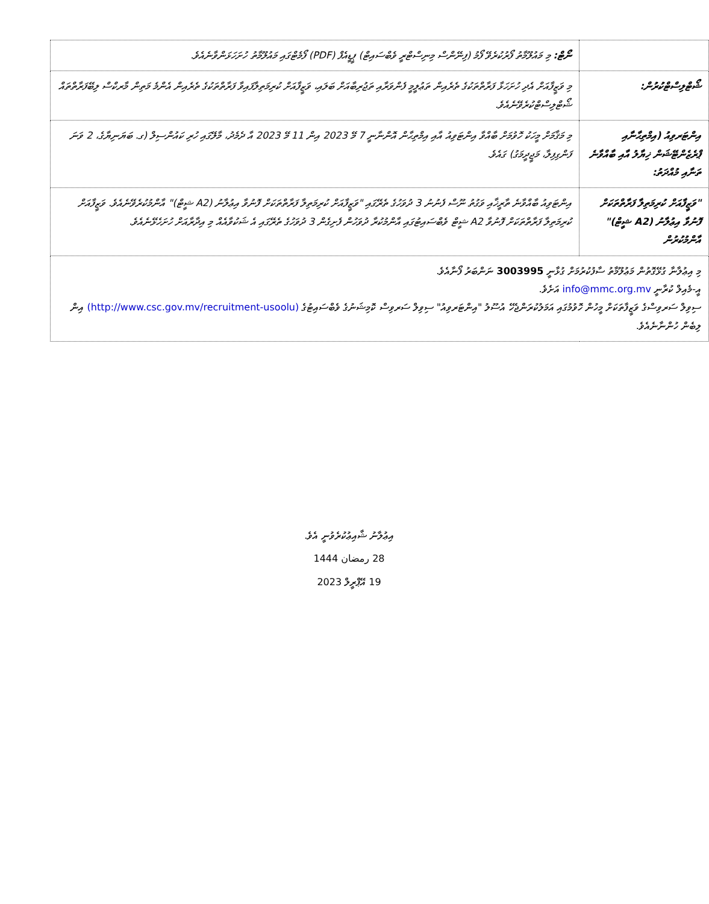| | ނޯޓް: މި މައުލޫމާތު ފޯރުކުރެވޭ ފޯމު (ފިނޭންސް މިނިސްޓްރީ ވެބްސައިޓް) ޕީޑީއެފް (PDF) ފޯމެޓްގައި މައުލޫމާތު ހުށަހަޅަންވާނެއެވެ. |
| ޝޯޓްލިސްޓްކުރުން: | މި ވަޒީފާއަށް އެދި ހުށަހަޅާ ފަރާތްތަކުގެ ތެރެއިން ތަޢުލީމީ ފެންވަރާއި ތަޖުރިބާއަށް ބަލައި، ވަޒީފާއަށް ކުރިމަތިލާފައިވާ ފަރާތްތަކުގެ ތެރެއިން އެންމެ މަތިން މާރކްސް ލިބޭފަރާތްތައް ޝޯޓްލިސްޓްކުރެވޭނެއެވެ. |
| އިންޓަރވިއު (އިމްތިޙާނާއި ޕްރެޒެންޓޭޝަން ޚިޔާލު އާއި ބާއްވާނެ ތަނާއި މުއްދަތު: | މި މަޤާމަށް މީހަކު ހޮވުމަށް ބާއްވާ އިންޓަވިއު އާއި އިމްތިޙާން އޮންނާނީ 7 މޭ 2023 އިން 11 މޭ 2023 އާ ދެމެދު، މާލޭގައި ހުރި ކައުންސިލް (ގ. ބަޔަނިޔާގެ، 2 ވަނަ ފަންގިފިލާ، މަޖީދީމަގު) ގައެވެ. |
| "ވަޒީފާއަށް ކުރިމަތިލާ ފަރާތްތަކަށް ފޮނުވާ އިޢުލާނު (A2 ޝީޓް)" އާންމުކުރުން | އިންޓަވިއު ބާއްވާނެ ތާރީޚާއި ވަގުތު ނޫސް ފެނުނު 3 ދުވަހުގެ ތެރޭގައި "ވަޒީފާއަށް ކުރިމަތިލާ ފަރާތްތަކަށް ފޮނުވާ އިޢުލާނު (A2 ޝީޓް)" އާންމުކުރެވޭނެއެވެ. ވަޒީފާއަށް ކުރިމަތިލާ ފަރާތްތަކަށް ފޮނުވާ A2 ޝީޓް ވެބްސައިޓުގައި އާންމުކުރާ ދުވަހުން ފެށިގެން 3 ދުވަހުގެ ތެރޭގައި އެ ޝަކުވާއެއް މި އިދާރާއަށް ހުށަހެޅޭނެއެވެ. |
| މި އިޢުލާނާ ގުޅޭގޮތުން މަޢުލޫމާތު ސާފުކުރުމަށް ގުޅާނީ 3003995 ނަންބަރު ފޯނާއެވެ. އީ-މެއިލް ކުރާނީ info@mmc.org.mv އަށެވެ. ސިވިލް ސަރވިސްގެ ވަޒީފާތަކަށް މީހުން ހޮވުމުގައި އަމަލުކުރަންޖެހޭ އުސޫލު "އިންޓަރވިއު" ސިވިލް ސަރވިސް ކޮމިޝަނުގެ ވެބްސައިޓުގެ (http://www.csc.gov.mv/recruitment-usoolu) އިން ލިބެން ހުންނާނެއެވެ. | |
އިޢުލާނު ޝާއިޢުކުރެވުނީ އެވެ.
28 رمضان 1444
19 އޭޕްރީލް 2023